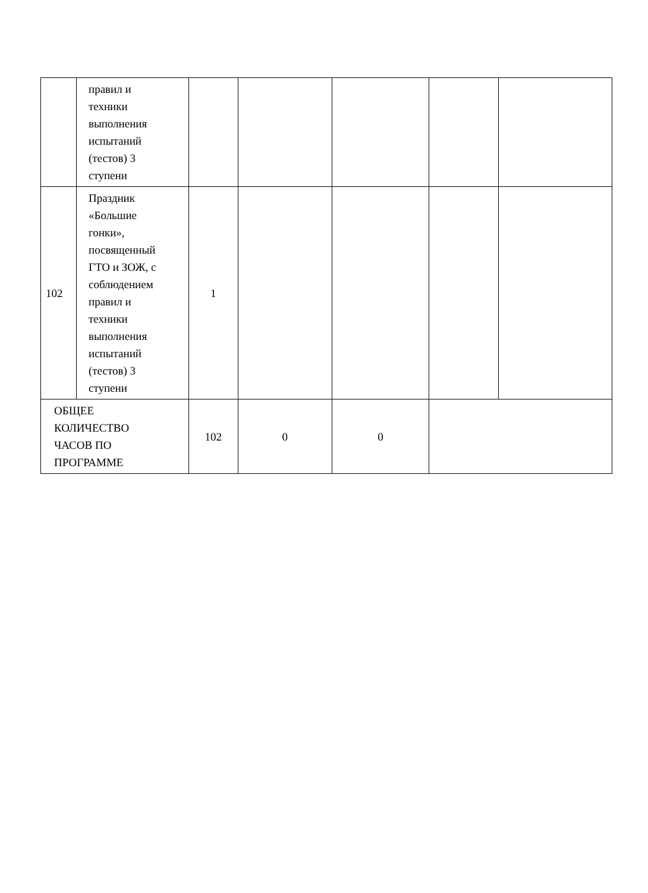| | правил и техники выполнения испытаний (тестов) 3 ступени | | | | | |
| 102 | Праздник «Большие гонки», посвященный ГТО и ЗОЖ, с соблюдением правил и техники выполнения испытаний (тестов) 3 ступени | 1 | | | | |
| ОБЩЕЕ КОЛИЧЕСТВО ЧАСОВ ПО ПРОГРАММЕ | | 102 | 0 | 0 | | |